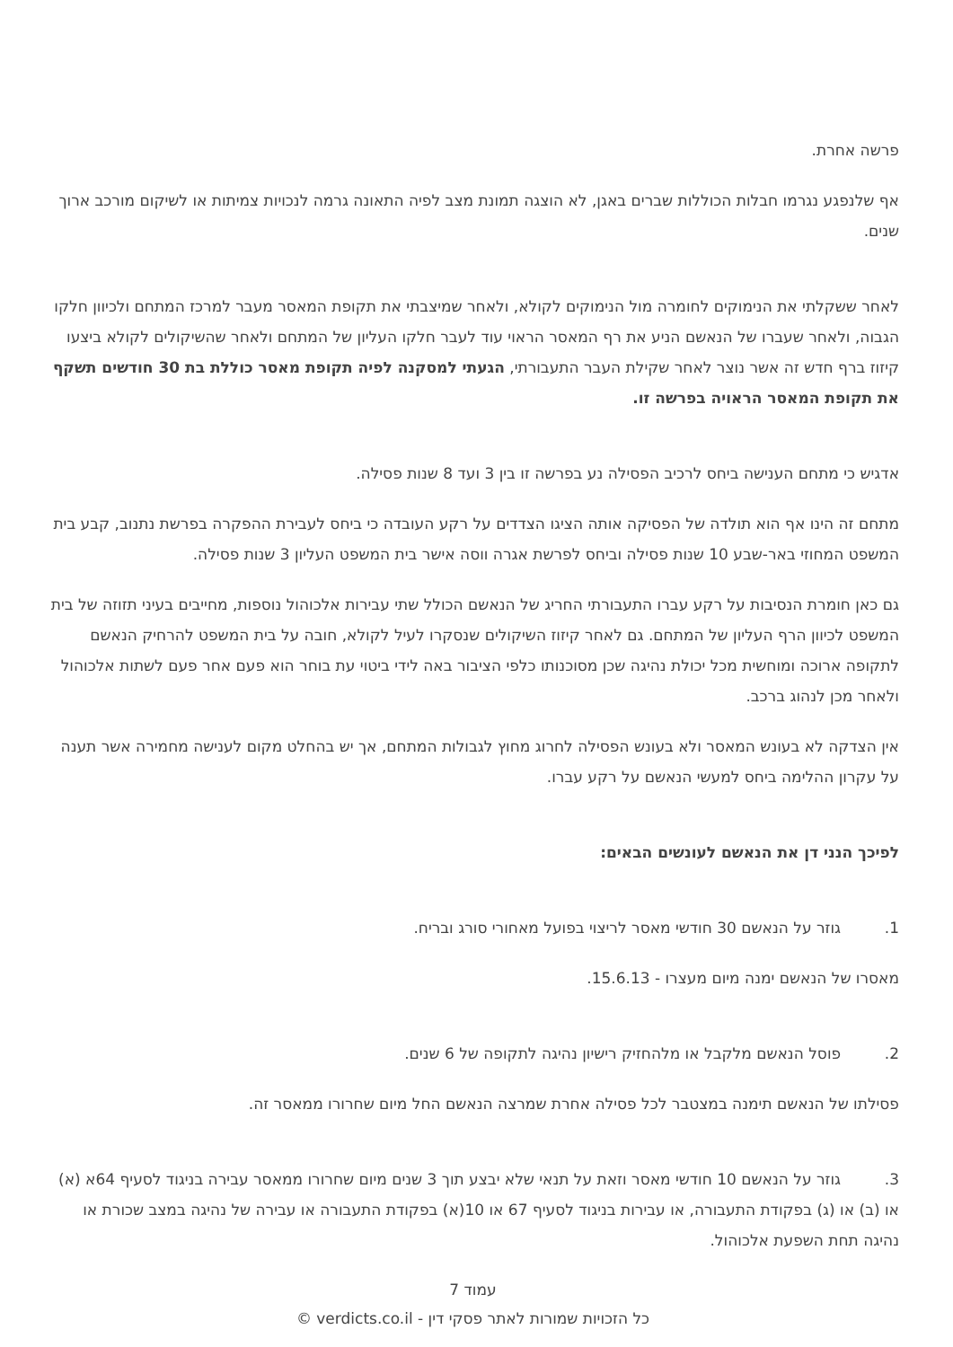פרשה אחרת.
אף שלנפגע נגרמו חבלות הכוללות שברים באגן, לא הוצגה תמונת מצב לפיה התאונה גרמה לנכויות צמיתות או לשיקום מורכב ארוך שנים.
לאחר ששקלתי את הנימוקים לחומרה מול הנימוקים לקולא, ולאחר שמיצבתי את תקופת המאסר מעבר למרכז המתחם ולכיוון חלקו הגבוה, ולאחר שעברו של הנאשם הניע את רף המאסר הראוי עוד לעבר חלקו העליון של המתחם ולאחר שהשיקולים לקולא ביצעו קיזוז ברף חדש זה אשר נוצר לאחר שקילת העבר התעבורתי, הגעתי למסקנה לפיה תקופת מאסר כוללת בת 30 חודשים תשקף את תקופת המאסר הראויה בפרשה זו.
אדגיש כי מתחם הענישה ביחס לרכיב הפסילה נע בפרשה זו בין 3 ועד 8 שנות פסילה.
מתחם זה הינו אף הוא תולדה של הפסיקה אותה הציגו הצדדים על רקע העובדה כי ביחס לעבירת ההפקרה בפרשת נתנוב, קבע בית המשפט המחוזי באר-שבע 10 שנות פסילה וביחס לפרשת אגרה ווסה אישר בית המשפט העליון 3 שנות פסילה.
גם כאן חומרת הנסיבות על רקע עברו התעבורתי החריג של הנאשם הכולל שתי עבירות אלכוהול נוספות, מחייבים בעיני תזוזה של בית המשפט לכיוון הרף העליון של המתחם. גם לאחר קיזוז השיקולים שנסקרו לעיל לקולא, חובה על בית המשפט להרחיק הנאשם לתקופה ארוכה ומוחשית מכל יכולת נהיגה שכן מסוכנותו כלפי הציבור באה לידי ביטוי עת בוחר הוא פעם אחר פעם לשתות אלכוהול ולאחר מכן לנהוג ברכב.
אין הצדקה לא בעונש המאסר ולא בעונש הפסילה לחרוג מחוץ לגבולות המתחם, אך יש בהחלט מקום לענישה מחמירה אשר תענה על עקרון ההלימה ביחס למעשי הנאשם על רקע עברו.
לפיכך הנני דן את הנאשם לעונשים הבאים:
1. גוזר על הנאשם 30 חודשי מאסר לריצוי בפועל מאחורי סורג ובריח.
מאסרו של הנאשם ימנה מיום מעצרו - 15.6.13.
2. פוסל הנאשם מלקבל או מלהחזיק רישיון נהיגה לתקופה של 6 שנים.
פסילתו של הנאשם תימנה במצטבר לכל פסילה אחרת שמרצה הנאשם החל מיום שחרורו ממאסר זה.
3. גוזר על הנאשם 10 חודשי מאסר וזאת על תנאי שלא יבצע תוך 3 שנים מיום שחרורו ממאסר עבירה בניגוד לסעיף 64א (א) או (ב) או (ג) בפקודת התעבורה, או עבירות בניגוד לסעיף 67 או 10(א) בפקודת התעבורה או עבירה של נהיגה במצב שכורת או נהיגה תחת השפעת אלכוהול.
עמוד 7
כל הזכויות שמורות לאתר פסקי דין - verdicts.co.il ©